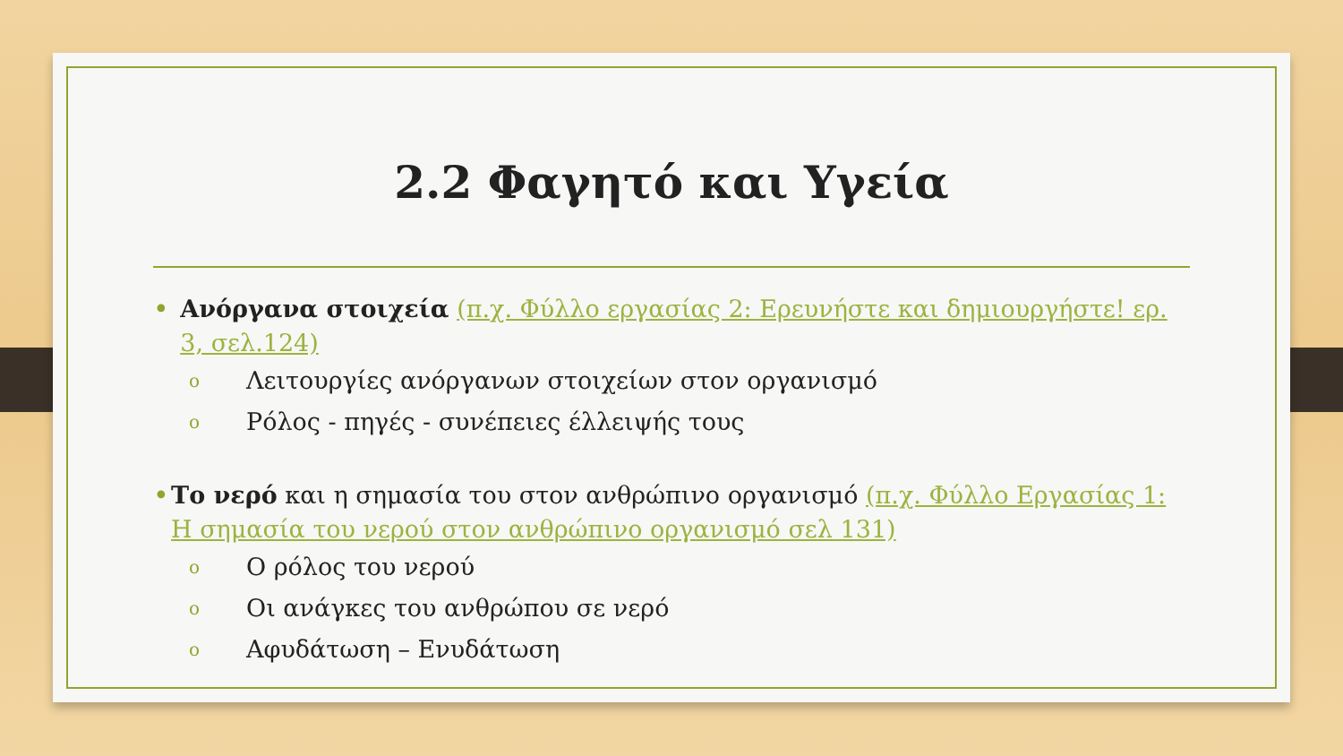2.2 Φαγητό και Υγεία
• Ανόργανα στοιχεία (π.χ. Φύλλο εργασίας 2: Ερευνήστε και δημιουργήστε! ερ. 3, σελ.124)
o Λειτουργίες ανόργανων στοιχείων στον οργανισμό
o Ρόλος - πηγές - συνέπειες έλλειψής τους
• Το νερό και η σημασία του στον ανθρώπινο οργανισμό (π.χ. Φύλλο Εργασίας 1: Η σημασία του νερού στον ανθρώπινο οργανισμό σελ 131)
o Ο ρόλος του νερού
o Οι ανάγκες του ανθρώπου σε νερό
o Αφυδάτωση – Ενυδάτωση